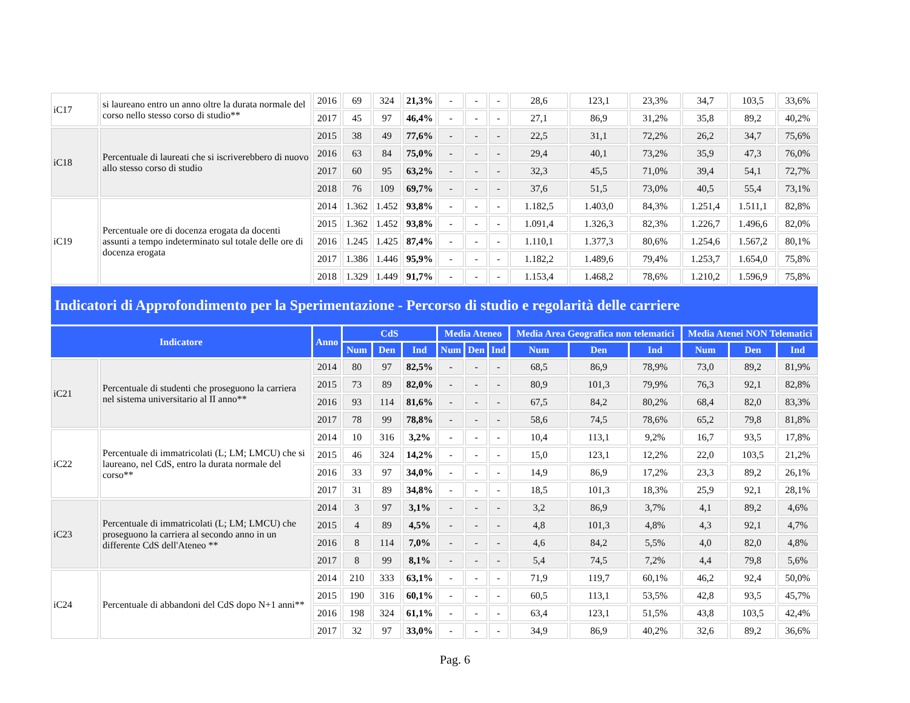| iC17 | si laureano entro un anno oltre la durata normale del corso nello stesso corso di studio** | 2016 | 69 | 324 | 21,3% | - | - | - | 28,6 | 123,1 | 23,3% | 34,7 | 103,5 | 33,6% |
| | | 2017 | 45 | 97 | 46,4% | - | - | - | 27,1 | 86,9 | 31,2% | 35,8 | 89,2 | 40,2% |
| iC18 | Percentuale di laureati che si iscriverebbero di nuovo allo stesso corso di studio | 2015 | 38 | 49 | 77,6% | - | - | - | 22,5 | 31,1 | 72,2% | 26,2 | 34,7 | 75,6% |
| | | 2016 | 63 | 84 | 75,0% | - | - | - | 29,4 | 40,1 | 73,2% | 35,9 | 47,3 | 76,0% |
| | | 2017 | 60 | 95 | 63,2% | - | - | - | 32,3 | 45,5 | 71,0% | 39,4 | 54,1 | 72,7% |
| | | 2018 | 76 | 109 | 69,7% | - | - | - | 37,6 | 51,5 | 73,0% | 40,5 | 55,4 | 73,1% |
| iC19 | Percentuale ore di docenza erogata da docenti assunti a tempo indeterminato sul totale delle ore di docenza erogata | 2014 | 1.362 | 1.452 | 93,8% | - | - | - | 1.182,5 | 1.403,0 | 84,3% | 1.251,4 | 1.511,1 | 82,8% |
| | | 2015 | 1.362 | 1.452 | 93,8% | - | - | - | 1.091,4 | 1.326,3 | 82,3% | 1.226,7 | 1.496,6 | 82,0% |
| | | 2016 | 1.245 | 1.425 | 87,4% | - | - | - | 1.110,1 | 1.377,3 | 80,6% | 1.254,6 | 1.567,2 | 80,1% |
| | | 2017 | 1.386 | 1.446 | 95,9% | - | - | - | 1.182,2 | 1.489,6 | 79,4% | 1.253,7 | 1.654,0 | 75,8% |
| | | 2018 | 1.329 | 1.449 | 91,7% | - | - | - | 1.153,4 | 1.468,2 | 78,6% | 1.210,2 | 1.596,9 | 75,8% |
| Indicatori di Approfondimento per la Sperimentazione - Percorso di studio e regolarità delle carriere | | | | | | | | | | | | | | |
| Indicatore | | Anno | CdS | | | Media Ateneo | | | Media Area Geografica non telematici | | | Media Atenei NON Telematici | | |
| | | | Num | Den | Ind | Num | Den | Ind | Num | Den | Ind | Num | Den | Ind |
| iC21 | Percentuale di studenti che proseguono la carriera nel sistema universitario al II anno** | 2014 | 80 | 97 | 82,5% | - | - | - | 68,5 | 86,9 | 78,9% | 73,0 | 89,2 | 81,9% |
| | | 2015 | 73 | 89 | 82,0% | - | - | - | 80,9 | 101,3 | 79,9% | 76,3 | 92,1 | 82,8% |
| | | 2016 | 93 | 114 | 81,6% | - | - | - | 67,5 | 84,2 | 80,2% | 68,4 | 82,0 | 83,3% |
| | | 2017 | 78 | 99 | 78,8% | - | - | - | 58,6 | 74,5 | 78,6% | 65,2 | 79,8 | 81,8% |
| iC22 | Percentuale di immatricolati (L; LM; LMCU) che si laureano, nel CdS, entro la durata normale del corso** | 2014 | 10 | 316 | 3,2% | - | - | - | 10,4 | 113,1 | 9,2% | 16,7 | 93,5 | 17,8% |
| | | 2015 | 46 | 324 | 14,2% | - | - | - | 15,0 | 123,1 | 12,2% | 22,0 | 103,5 | 21,2% |
| | | 2016 | 33 | 97 | 34,0% | - | - | - | 14,9 | 86,9 | 17,2% | 23,3 | 89,2 | 26,1% |
| | | 2017 | 31 | 89 | 34,8% | - | - | - | 18,5 | 101,3 | 18,3% | 25,9 | 92,1 | 28,1% |
| iC23 | Percentuale di immatricolati (L; LM; LMCU) che proseguono la carriera al secondo anno in un differente CdS dell'Ateneo ** | 2014 | 3 | 97 | 3,1% | - | - | - | 3,2 | 86,9 | 3,7% | 4,1 | 89,2 | 4,6% |
| | | 2015 | 4 | 89 | 4,5% | - | - | - | 4,8 | 101,3 | 4,8% | 4,3 | 92,1 | 4,7% |
| | | 2016 | 8 | 114 | 7,0% | - | - | - | 4,6 | 84,2 | 5,5% | 4,0 | 82,0 | 4,8% |
| | | 2017 | 8 | 99 | 8,1% | - | - | - | 5,4 | 74,5 | 7,2% | 4,4 | 79,8 | 5,6% |
| iC24 | Percentuale di abbandoni del CdS dopo N+1 anni** | 2014 | 210 | 333 | 63,1% | - | - | - | 71,9 | 119,7 | 60,1% | 46,2 | 92,4 | 50,0% |
| | | 2015 | 190 | 316 | 60,1% | - | - | - | 60,5 | 113,1 | 53,5% | 42,8 | 93,5 | 45,7% |
| | | 2016 | 198 | 324 | 61,1% | - | - | - | 63,4 | 123,1 | 51,5% | 43,8 | 103,5 | 42,4% |
| | | 2017 | 32 | 97 | 33,0% | - | - | - | 34,9 | 86,9 | 40,2% | 32,6 | 89,2 | 36,6% |
Pag. 6